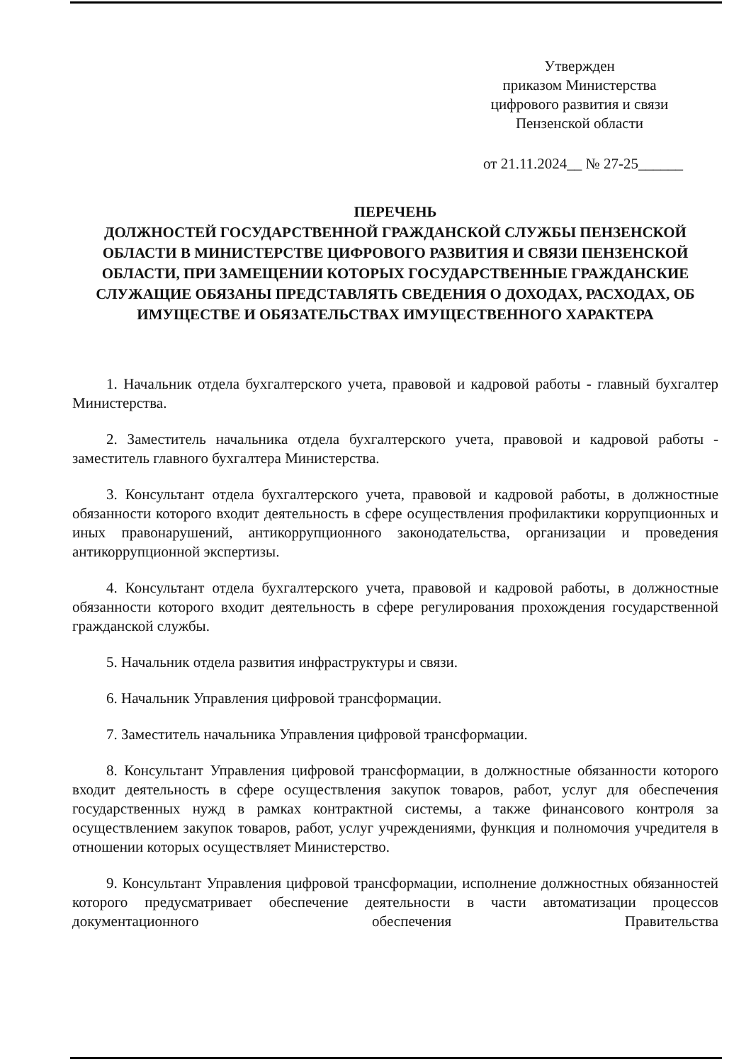Утвержден
приказом Министерства
цифрового развития и связи
Пензенской области
от 21.11.2024__ № 27-25______
ПЕРЕЧЕНЬ
ДОЛЖНОСТЕЙ ГОСУДАРСТВЕННОЙ ГРАЖДАНСКОЙ СЛУЖБЫ ПЕНЗЕНСКОЙ ОБЛАСТИ В МИНИСТЕРСТВЕ ЦИФРОВОГО РАЗВИТИЯ И СВЯЗИ ПЕНЗЕНСКОЙ ОБЛАСТИ, ПРИ ЗАМЕЩЕНИИ КОТОРЫХ ГОСУДАРСТВЕННЫЕ ГРАЖДАНСКИЕ СЛУЖАЩИЕ ОБЯЗАНЫ ПРЕДСТАВЛЯТЬ СВЕДЕНИЯ О ДОХОДАХ, РАСХОДАХ, ОБ ИМУЩЕСТВЕ И ОБЯЗАТЕЛЬСТВАХ ИМУЩЕСТВЕННОГО ХАРАКТЕРА
1. Начальник отдела бухгалтерского учета, правовой и кадровой работы - главный бухгалтер Министерства.
2. Заместитель начальника отдела бухгалтерского учета, правовой и кадровой работы - заместитель главного бухгалтера Министерства.
3. Консультант отдела бухгалтерского учета, правовой и кадровой работы, в должностные обязанности которого входит деятельность в сфере осуществления профилактики коррупционных и иных правонарушений, антикоррупционного законодательства, организации и проведения антикоррупционной экспертизы.
4. Консультант отдела бухгалтерского учета, правовой и кадровой работы, в должностные обязанности которого входит деятельность в сфере регулирования прохождения государственной гражданской службы.
5. Начальник отдела развития инфраструктуры и связи.
6. Начальник Управления цифровой трансформации.
7. Заместитель начальника Управления цифровой трансформации.
8. Консультант Управления цифровой трансформации, в должностные обязанности которого входит деятельность в сфере осуществления закупок товаров, работ, услуг для обеспечения государственных нужд в рамках контрактной системы, а также финансового контроля за осуществлением закупок товаров, работ, услуг учреждениями, функция и полномочия учредителя в отношении которых осуществляет Министерство.
9. Консультант Управления цифровой трансформации, исполнение должностных обязанностей которого предусматривает обеспечение деятельности в части автоматизации процессов документационного обеспечения Правительства